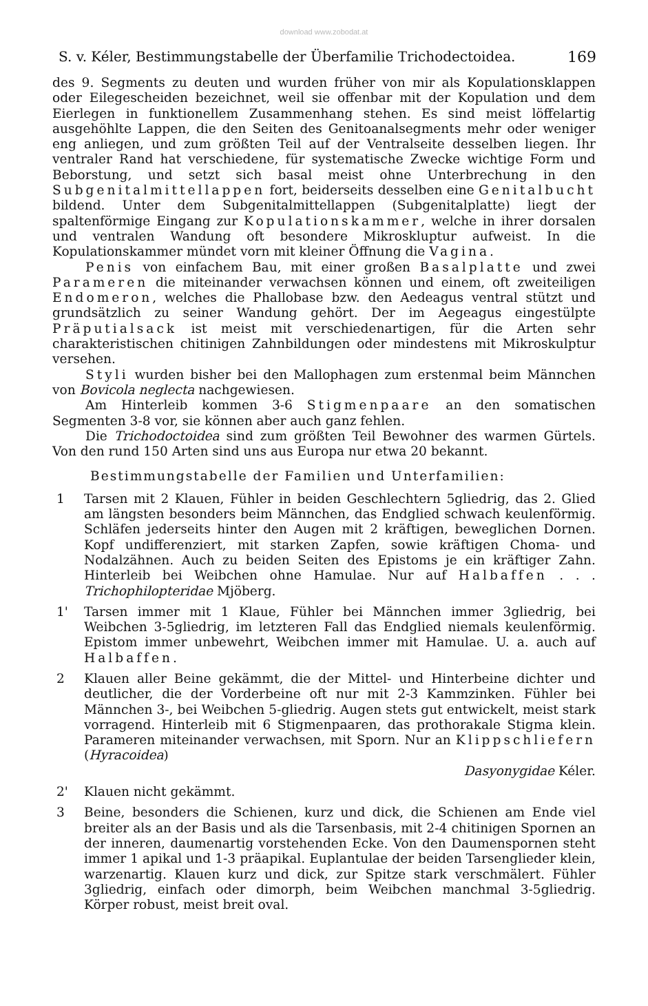download www.zobodat.at
S. v. Kéler, Bestimmungstabelle der Überfamilie Trichodectoidea. 169
des 9. Segments zu deuten und wurden früher von mir als Kopulationsklappen oder Eilegescheiden bezeichnet, weil sie offenbar mit der Kopulation und dem Eierlegen in funktionellem Zusammenhang stehen. Es sind meist löffelartig ausgehöhlte Lappen, die den Seiten des Genitoanalsegments mehr oder weniger eng anliegen, und zum größten Teil auf der Ventralseite desselben liegen. Ihr ventraler Rand hat verschiedene, für systematische Zwecke wichtige Form und Beborstung, und setzt sich basal meist ohne Unterbrechung in den Subgenitalmittellappen fort, beiderseits desselben eine Genitalbucht bildend. Unter dem Subgenitalmittellappen (Subgenitalplatte) liegt der spaltenförmige Eingang zur Kopulationskammer, welche in ihrer dorsalen und ventralen Wandung oft besondere Mikroskluptur aufweist. In die Kopulationskammer mündet vorn mit kleiner Öffnung die Vagina.
Penis von einfachem Bau, mit einer großen Basalplatte und zwei Parameren die miteinander verwachsen können und einem, oft zweiteiligen Endomeron, welches die Phallobase bzw. den Aedeagus ventral stützt und grundsätzlich zu seiner Wandung gehört. Der im Aegeagus eingestülpte Präputialsack ist meist mit verschiedenartigen, für die Arten sehr charakteristischen chitinigen Zahnbildungen oder mindestens mit Mikroskulptur versehen.
Styli wurden bisher bei den Mallophagen zum erstenmal beim Männchen von Bovicola neglecta nachgewiesen.
Am Hinterleib kommen 3-6 Stigmenpaare an den somatischen Segmenten 3-8 vor, sie können aber auch ganz fehlen.
Die Trichodoctoidea sind zum größten Teil Bewohner des warmen Gürtels. Von den rund 150 Arten sind uns aus Europa nur etwa 20 bekannt.
Bestimmungstabelle der Familien und Unterfamilien:
1 Tarsen mit 2 Klauen, Fühler in beiden Geschlechtern 5gliedrig, das 2. Glied am längsten besonders beim Männchen, das Endglied schwach keulenförmig. Schläfen jederseits hinter den Augen mit 2 kräftigen, beweglichen Dornen. Kopf undifferenziert, mit starken Zapfen, sowie kräftigen Choma- und Nodalzähnen. Auch zu beiden Seiten des Epistoms je ein kräftiger Zahn. Hinterleib bei Weibchen ohne Hamulae. Nur auf Halbaffen . . . Trichophilopteridae Mjöberg.
1' Tarsen immer mit 1 Klaue, Fühler bei Männchen immer 3gliedrig, bei Weibchen 3-5gliedrig, im letzteren Fall das Endglied niemals keulenförmig. Epistom immer unbewehrt, Weibchen immer mit Hamulae. U. a. auch auf Halbaffen.
2 Klauen aller Beine gekämmt, die der Mittel- und Hinterbeine dichter und deutlicher, die der Vorderbeine oft nur mit 2-3 Kammzinken. Fühler bei Männchen 3-, bei Weibchen 5-gliedrig. Augen stets gut entwickelt, meist stark vorragend. Hinterleib mit 6 Stigmenpaaren, das prothorakale Stigma klein. Parameren miteinander verwachsen, mit Sporn. Nur an Klippschliefern (Hyracoidea)
Dasyonygidae Kéler.
2' Klauen nicht gekämmt.
3 Beine, besonders die Schienen, kurz und dick, die Schienen am Ende viel breiter als an der Basis und als die Tarsenbasis, mit 2-4 chitinigen Spornen an der inneren, daumenartig vorstehenden Ecke. Von den Daumenspornen steht immer 1 apikal und 1-3 präapikal. Euplantulae der beiden Tarsenglieder klein, warzenartig. Klauen kurz und dick, zur Spitze stark verschmälert. Fühler 3gliedrig, einfach oder dimorph, beim Weibchen manchmal 3-5gliedrig. Körper robust, meist breit oval.